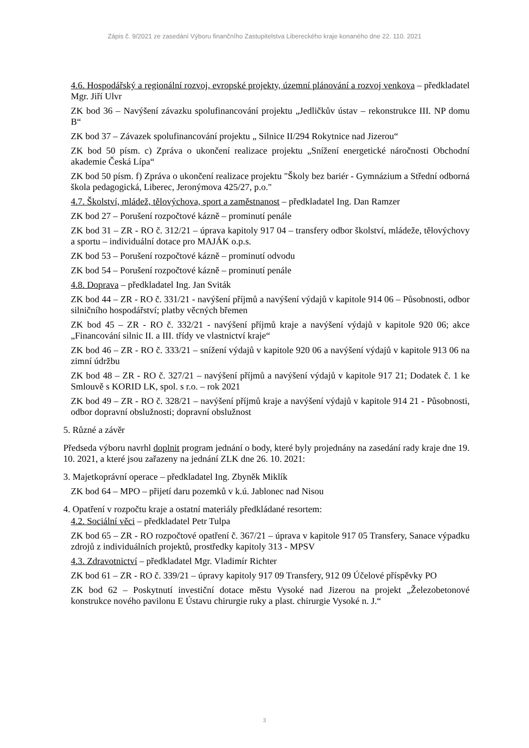Zápis č. 9/2021 ze zasedání Výboru finančního Zastupitelstva Libereckého kraje konaného dne 22. 110. 2021
4.6. Hospodářský a regionální rozvoj, evropské projekty, územní plánování a rozvoj venkova – předkladatel Mgr. Jiří Ulvr
ZK bod 36 – Navýšení závazku spolufinancování projektu „Jedličkův ústav – rekonstrukce III. NP domu B“
ZK bod 37 – Závazek spolufinancování projektu „ Silnice II/294 Rokytnice nad Jizerou“
ZK bod 50 písm. c) Zpráva o ukončení realizace projektu „Snížení energetické náročnosti Obchodní akademie Česká Lípa“
ZK bod 50 písm. f) Zpráva o ukončení realizace projektu "Školy bez bariér - Gymnázium a Střední odborná škola pedagogická, Liberec, Jeronýmova 425/27, p.o."
4.7. Školství, mládež, tělovýchova, sport a zaměstnanost – předkladatel Ing. Dan Ramzer
ZK bod 27 – Porušení rozpočtové kázně – prominutí penále
ZK bod 31 – ZR - RO č. 312/21 – úprava kapitoly 917 04 – transfery odbor školství, mládeže, tělovýchovy a sportu – individuální dotace pro MAJÁK o.p.s.
ZK bod 53 – Porušení rozpočtové kázně – prominutí odvodu
ZK bod 54 – Porušení rozpočtové kázně – prominutí penále
4.8. Doprava – předkladatel Ing. Jan Sviták
ZK bod 44 – ZR - RO č. 331/21 - navýšení příjmů a navýšení výdajů v kapitole 914 06 – Působnosti, odbor silničního hospodářství; platby věcných břemen
ZK bod 45 – ZR - RO č. 332/21 - navýšení příjmů kraje a navýšení výdajů v kapitole 920 06; akce „Financování silnic II. a III. třídy ve vlastnictví kraje“
ZK bod 46 – ZR - RO č. 333/21 – snížení výdajů v kapitole 920 06 a navýšení výdajů v kapitole 913 06 na zimní údržbu
ZK bod 48 – ZR - RO č. 327/21 – navýšení příjmů a navýšení výdajů v kapitole 917 21; Dodatek č. 1 ke Smlouvě s KORID LK, spol. s r.o. – rok 2021
ZK bod 49 – ZR - RO č. 328/21 – navýšení příjmů kraje a navýšení výdajů v kapitole 914 21 - Působnosti, odbor dopravní obslužnosti; dopravní obslužnost
5. Různé a závěr
Předseda výboru navrhl doplnit program jednání o body, které byly projednány na zasedání rady kraje dne 19. 10. 2021, a které jsou zařazeny na jednání ZLK dne 26. 10. 2021:
3. Majetkoprávní operace – předkladatel Ing. Zbyněk Miklík
ZK bod 64 – MPO – přijetí daru pozemků v k.ú. Jablonec nad Nisou
4. Opatření v rozpočtu kraje a ostatní materiály předkládané resortem:
4.2. Sociální věci – předkladatel Petr Tulpa
ZK bod 65 – ZR - RO rozpočtové opatření č. 367/21 – úprava v kapitole 917 05 Transfery, Sanace výpadku zdrojů z individuálních projektů, prostředky kapitoly 313 - MPSV
4.3. Zdravotnictví – předkladatel Mgr. Vladimír Richter
ZK bod 61 – ZR - RO č. 339/21 – úpravy kapitoly 917 09 Transfery, 912 09 Účelové příspěvky PO
ZK bod 62 – Poskytnutí investiční dotace městu Vysoké nad Jizerou na projekt „Železobetonové konstrukce nového pavilonu E Ústavu chirurgie ruky a plast. chirurgie Vysoké n. J.“
3